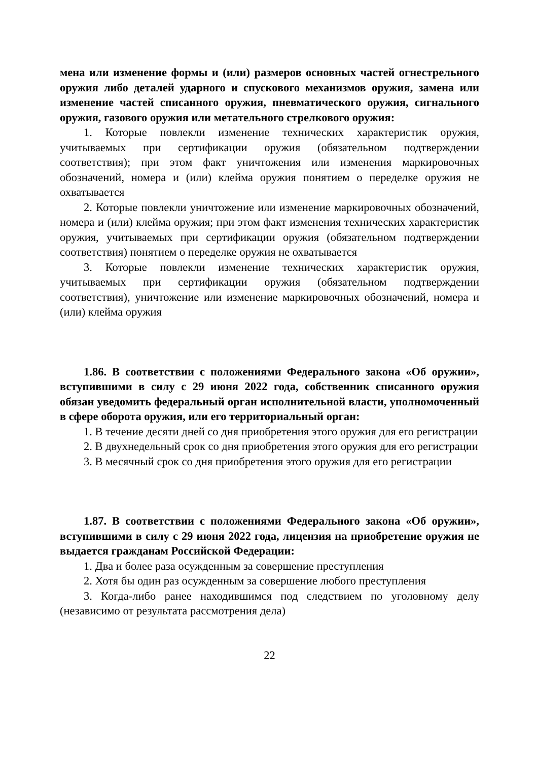мена или изменение формы и (или) размеров основных частей огнестрельного оружия либо деталей ударного и спускового механизмов оружия, замена или изменение частей списанного оружия, пневматического оружия, сигнального оружия, газового оружия или метательного стрелкового оружия:
1. Которые повлекли изменение технических характеристик оружия, учитываемых при сертификации оружия (обязательном подтверждении соответствия); при этом факт уничтожения или изменения маркировочных обозначений, номера и (или) клейма оружия понятием о переделке оружия не охватывается
2. Которые повлекли уничтожение или изменение маркировочных обозначений, номера и (или) клейма оружия; при этом факт изменения технических характеристик оружия, учитываемых при сертификации оружия (обязательном подтверждении соответствия) понятием о переделке оружия не охватывается
3. Которые повлекли изменение технических характеристик оружия, учитываемых при сертификации оружия (обязательном подтверждении соответствия), уничтожение или изменение маркировочных обозначений, номера и (или) клейма оружия
1.86. В соответствии с положениями Федерального закона «Об оружии», вступившими в силу с 29 июня 2022 года, собственник списанного оружия обязан уведомить федеральный орган исполнительной власти, уполномоченный в сфере оборота оружия, или его территориальный орган:
1. В течение десяти дней со дня приобретения этого оружия для его регистрации
2. В двухнедельный срок со дня приобретения этого оружия для его регистрации
3. В месячный срок со дня приобретения этого оружия для его регистрации
1.87. В соответствии с положениями Федерального закона «Об оружии», вступившими в силу с 29 июня 2022 года, лицензия на приобретение оружия не выдается гражданам Российской Федерации:
1. Два и более раза осужденным за совершение преступления
2. Хотя бы один раз осужденным за совершение любого преступления
3. Когда-либо ранее находившимся под следствием по уголовному делу (независимо от результата рассмотрения дела)
22